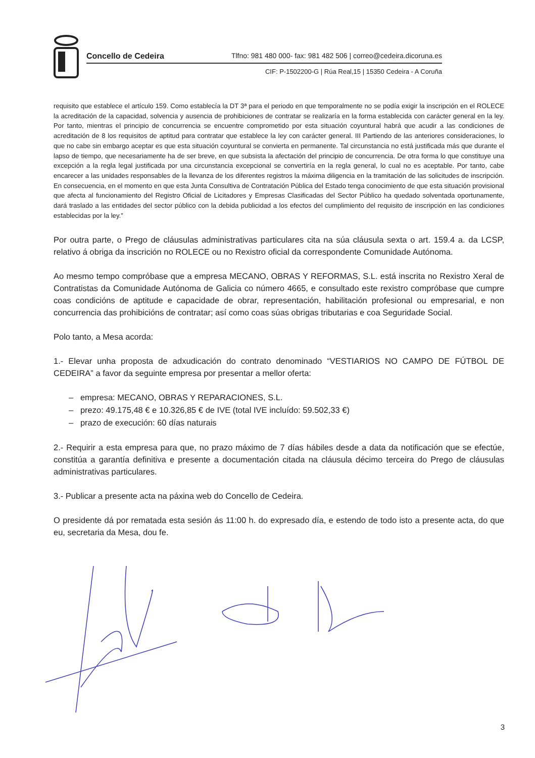Concello de Cedeira Tlfno: 981 480 000- fax: 981 482 506 | correo@cedeira.dicoruna.es
CIF: P-1502200-G | Rúa Real,15 | 15350 Cedeira - A Coruña
requisito que establece el artículo 159. Como establecía la DT 3ª para el periodo en que temporalmente no se podía exigir la inscripción en el ROLECE la acreditación de la capacidad, solvencia y ausencia de prohibiciones de contratar se realizaría en la forma establecida con carácter general en la ley. Por tanto, mientras el principio de concurrencia se encuentre comprometido por esta situación coyuntural habrá que acudir a las condiciones de acreditación de 8 los requisitos de aptitud para contratar que establece la ley con carácter general. III Partiendo de las anteriores consideraciones, lo que no cabe sin embargo aceptar es que esta situación coyuntural se convierta en permanente. Tal circunstancia no está justificada más que durante el lapso de tiempo, que necesariamente ha de ser breve, en que subsista la afectación del principio de concurrencia. De otra forma lo que constituye una excepción a la regla legal justificada por una circunstancia excepcional se convertiría en la regla general, lo cual no es aceptable. Por tanto, cabe encarecer a las unidades responsables de la llevanza de los diferentes registros la máxima diligencia en la tramitación de las solicitudes de inscripción. En consecuencia, en el momento en que esta Junta Consultiva de Contratación Pública del Estado tenga conocimiento de que esta situación provisional que afecta al funcionamiento del Registro Oficial de Licitadores y Empresas Clasificadas del Sector Público ha quedado solventada oportunamente, dará traslado a las entidades del sector público con la debida publicidad a los efectos del cumplimiento del requisito de inscripción en las condiciones establecidas por la ley.”
Por outra parte, o Prego de cláusulas administrativas particulares cita na súa cláusula sexta o art. 159.4 a. da LCSP, relativo á obriga da inscrición no ROLECE ou no Rexistro oficial da correspondente Comunidade Autónoma.
Ao mesmo tempo compróbase que a empresa MECANO, OBRAS Y REFORMAS, S.L. está inscrita no Rexistro Xeral de Contratistas da Comunidade Autónoma de Galicia co número 4665, e consultado este rexistro compróbase que cumpre coas condicións de aptitude e capacidade de obrar, representación, habilitación profesional ou empresarial, e non concurrencia das prohibicións de contratar; así como coas súas obrigas tributarias e coa Seguridade Social.
Polo tanto, a Mesa acorda:
1.- Elevar unha proposta de adxudicación do contrato denominado “VESTIARIOS NO CAMPO DE FÚTBOL DE CEDEIRA” a favor da seguinte empresa por presentar a mellor oferta:
– empresa: MECANO, OBRAS Y REPARACIONES, S.L.
– prezo: 49.175,48 € e 10.326,85 € de IVE (total IVE incluído: 59.502,33 €)
– prazo de execución: 60 días naturais
2.- Requirir a esta empresa para que, no prazo máximo de 7 días hábiles desde a data da notificación que se efectúe, constitúa a garantía definitiva e presente a documentación citada na cláusula décimo terceira do Prego de cláusulas administrativas particulares.
3.- Publicar a presente acta na páxina web do Concello de Cedeira.
O presidente dá por rematada esta sesión ás 11:00 h. do expresado día, e estendo de todo isto a presente acta, do que eu, secretaria da Mesa, dou fe.
3